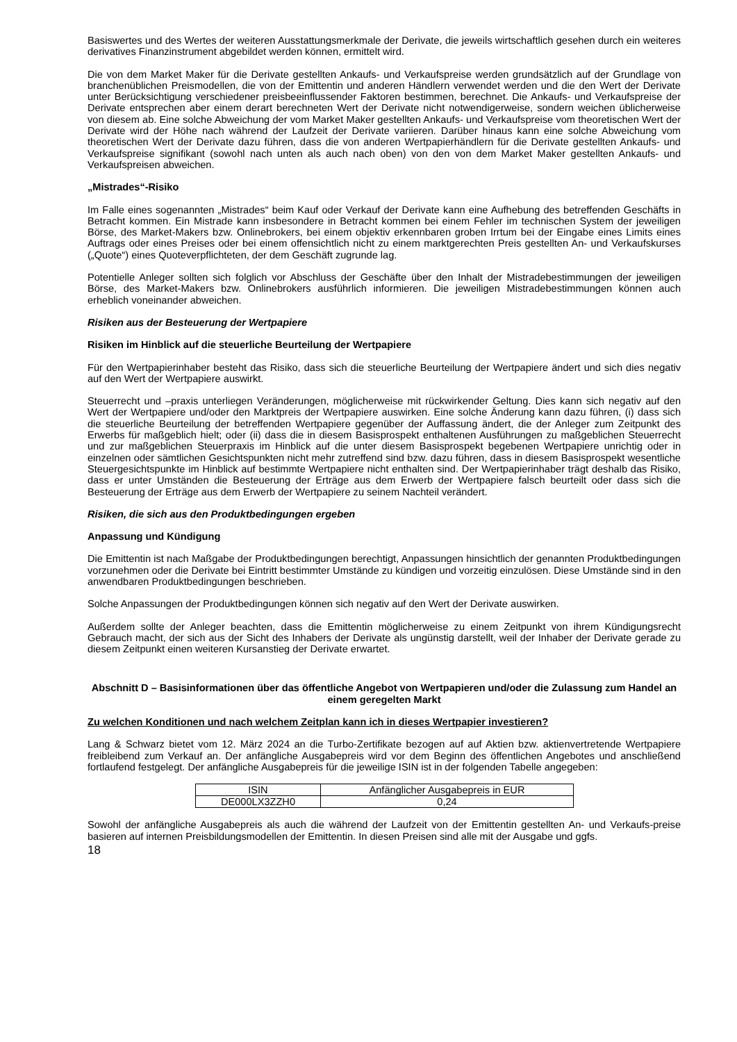Basiswertes und des Wertes der weiteren Ausstattungsmerkmale der Derivate, die jeweils wirtschaftlich gesehen durch ein weiteres derivatives Finanzinstrument abgebildet werden können, ermittelt wird.
Die von dem Market Maker für die Derivate gestellten Ankaufs- und Verkaufspreise werden grundsätzlich auf der Grundlage von branchenüblichen Preismodellen, die von der Emittentin und anderen Händlern verwendet werden und die den Wert der Derivate unter Berücksichtigung verschiedener preisbeeinflussender Faktoren bestimmen, berechnet. Die Ankaufs- und Verkaufspreise der Derivate entsprechen aber einem derart berechneten Wert der Derivate nicht notwendigerweise, sondern weichen üblicherweise von diesem ab. Eine solche Abweichung der vom Market Maker gestellten Ankaufs- und Verkaufspreise vom theoretischen Wert der Derivate wird der Höhe nach während der Laufzeit der Derivate variieren. Darüber hinaus kann eine solche Abweichung vom theoretischen Wert der Derivate dazu führen, dass die von anderen Wertpapierhändlern für die Derivate gestellten Ankaufs- und Verkaufspreise signifikant (sowohl nach unten als auch nach oben) von den von dem Market Maker gestellten Ankaufs- und Verkaufspreisen abweichen.
„Mistrades“-Risiko
Im Falle eines sogenannten „Mistrades“ beim Kauf oder Verkauf der Derivate kann eine Aufhebung des betreffenden Geschäfts in Betracht kommen. Ein Mistrade kann insbesondere in Betracht kommen bei einem Fehler im technischen System der jeweiligen Börse, des Market-Makers bzw. Onlinebrokers, bei einem objektiv erkennbaren groben Irrtum bei der Eingabe eines Limits eines Auftrags oder eines Preises oder bei einem offensichtlich nicht zu einem marktgerechten Preis gestellten An- und Verkaufskurses („Quote“) eines Quoteverpflichteten, der dem Geschäft zugrunde lag.
Potentielle Anleger sollten sich folglich vor Abschluss der Geschäfte über den Inhalt der Mistradebestimmungen der jeweiligen Börse, des Market-Makers bzw. Onlinebrokers ausführlich informieren. Die jeweiligen Mistradebestimmungen können auch erheblich voneinander abweichen.
Risiken aus der Besteuerung der Wertpapiere
Risiken im Hinblick auf die steuerliche Beurteilung der Wertpapiere
Für den Wertpapierinhaber besteht das Risiko, dass sich die steuerliche Beurteilung der Wertpapiere ändert und sich dies negativ auf den Wert der Wertpapiere auswirkt.
Steuerrecht und –praxis unterliegen Veränderungen, möglicherweise mit rückwirkender Geltung. Dies kann sich negativ auf den Wert der Wertpapiere und/oder den Marktpreis der Wertpapiere auswirken. Eine solche Änderung kann dazu führen, (i) dass sich die steuerliche Beurteilung der betreffenden Wertpapiere gegenüber der Auffassung ändert, die der Anleger zum Zeitpunkt des Erwerbs für maßgeblich hielt; oder (ii) dass die in diesem Basisprospekt enthaltenen Ausführungen zu maßgeblichen Steuerrecht und zur maßgeblichen Steuerpraxis im Hinblick auf die unter diesem Basisprospekt begebenen Wertpapiere unrichtig oder in einzelnen oder sämtlichen Gesichtspunkten nicht mehr zutreffend sind bzw. dazu führen, dass in diesem Basisprospekt wesentliche Steuergesichtspunkte im Hinblick auf bestimmte Wertpapiere nicht enthalten sind. Der Wertpapierinhaber trägt deshalb das Risiko, dass er unter Umständen die Besteuerung der Erträge aus dem Erwerb der Wertpapiere falsch beurteilt oder dass sich die Besteuerung der Erträge aus dem Erwerb der Wertpapiere zu seinem Nachteil verändert.
Risiken, die sich aus den Produktbedingungen ergeben
Anpassung und Kündigung
Die Emittentin ist nach Maßgabe der Produktbedingungen berechtigt, Anpassungen hinsichtlich der genannten Produktbedingungen vorzunehmen oder die Derivate bei Eintritt bestimmter Umstände zu kündigen und vorzeitig einzulösen. Diese Umstände sind in den anwendbaren Produktbedingungen beschrieben.
Solche Anpassungen der Produktbedingungen können sich negativ auf den Wert der Derivate auswirken.
Außerdem sollte der Anleger beachten, dass die Emittentin möglicherweise zu einem Zeitpunkt von ihrem Kündigungsrecht Gebrauch macht, der sich aus der Sicht des Inhabers der Derivate als ungünstig darstellt, weil der Inhaber der Derivate gerade zu diesem Zeitpunkt einen weiteren Kursanstieg der Derivate erwartet.
Abschnitt D – Basisinformationen über das öffentliche Angebot von Wertpapieren und/oder die Zulassung zum Handel an einem geregelten Markt
Zu welchen Konditionen und nach welchem Zeitplan kann ich in dieses Wertpapier investieren?
Lang & Schwarz bietet vom 12. März 2024 an die Turbo-Zertifikate bezogen auf auf Aktien bzw. aktienvertretende Wertpapiere freibleibend zum Verkauf an. Der anfängliche Ausgabepreis wird vor dem Beginn des öffentlichen Angebotes und anschließend fortlaufend festgelegt. Der anfängliche Ausgabepreis für die jeweilige ISIN ist in der folgenden Tabelle angegeben:
| ISIN | Anfänglicher Ausgabepreis in EUR |
| DE000LX3ZZH0 | 0,24 |
Sowohl der anfängliche Ausgabepreis als auch die während der Laufzeit von der Emittentin gestellten An- und Verkaufs-preise basieren auf internen Preisbildungsmodellen der Emittentin. In diesen Preisen sind alle mit der Ausgabe und ggfs.
18